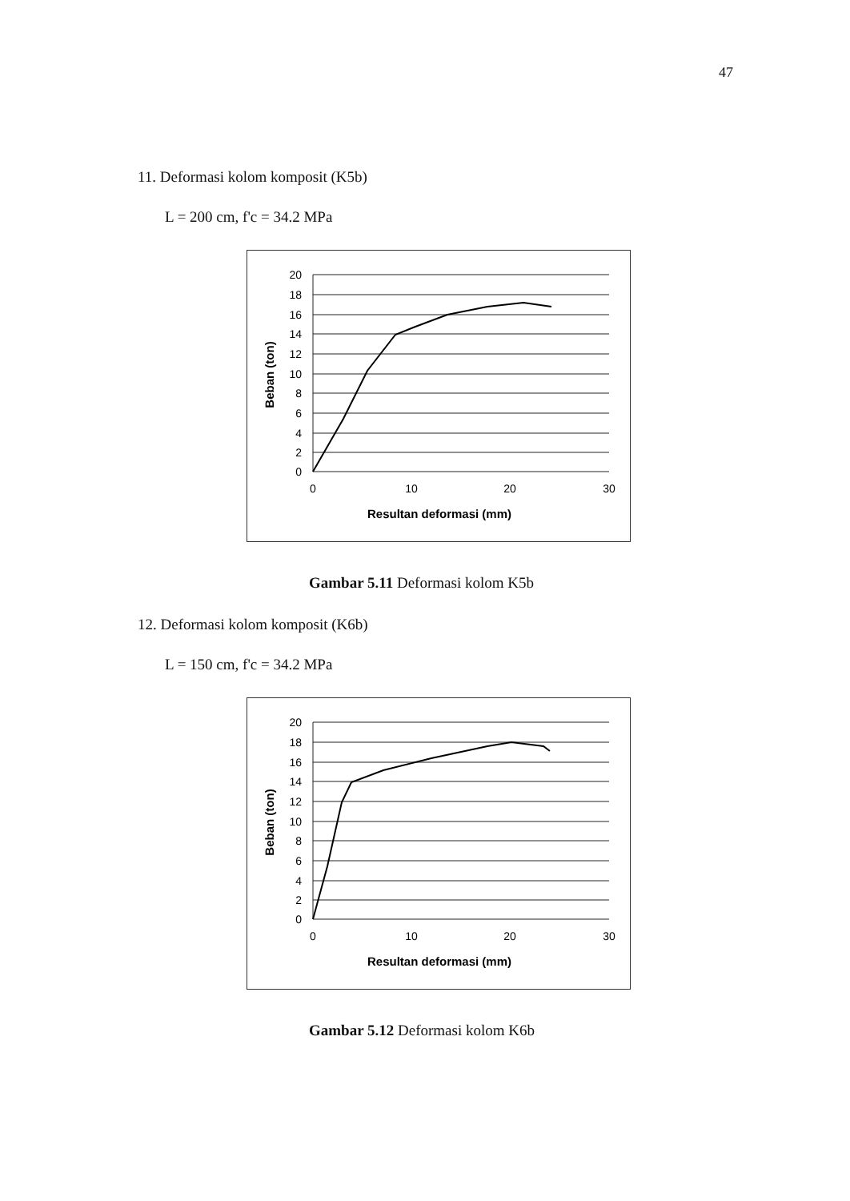47
11. Deformasi kolom komposit (K5b)
L = 200 cm, f'c = 34.2 MPa
20
18
16
14
12
10
8
6
4
2
0
0
10
20
30
Resultan deformasi (mm)
Beban (ton)
Gambar 5.11 Deformasi kolom K5b
12. Deformasi kolom komposit (K6b)
L = 150 cm, f'c = 34.2 MPa
20
18
16
14
12
10
8
6
4
2
0
0
10
20
30
Resultan deformasi (mm)
Beban (ton)
Gambar 5.12 Deformasi kolom K6b